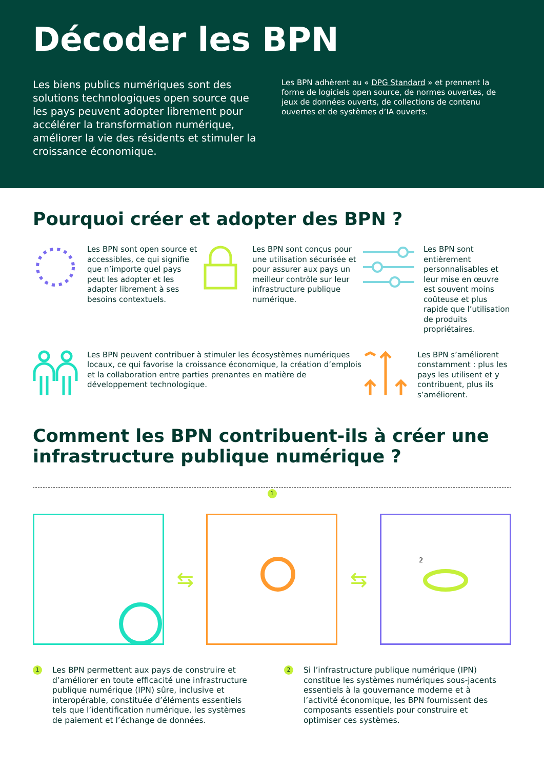Décoder les BPN
Les biens publics numériques sont des solutions technologiques open source que les pays peuvent adopter librement pour accélérer la transformation numérique, améliorer la vie des résidents et stimuler la croissance économique.
Les BPN adhèrent au « DPG Standard » et prennent la forme de logiciels open source, de normes ouvertes, de jeux de données ouverts, de collections de contenu ouvertes et de systèmes d’IA ouverts.
Pourquoi créer et adopter des BPN ?
Les BPN sont open source et accessibles, ce qui signifie que n’importe quel pays peut les adopter et les adapter librement à ses besoins contextuels.
Les BPN sont conçus pour une utilisation sécurisée et pour assurer aux pays un meilleur contrôle sur leur infrastructure publique numérique.
Les BPN sont entièrement personnalisables et leur mise en œuvre est souvent moins coûteuse et plus rapide que l’utilisation de produits propriétaires.
Les BPN peuvent contribuer à stimuler les écosystèmes numériques locaux, ce qui favorise la croissance économique, la création d’emplois et la collaboration entre parties prenantes en matière de développement technologique.
Les BPN s’améliorent constamment : plus les pays les utilisent et y contribuent, plus ils s’améliorent.
Comment les BPN contribuent-ils à créer une infrastructure publique numérique ?
1
⇆ ⇆
2
1 Les BPN permettent aux pays de construire et d’améliorer en toute efficacité une infrastructure publique numérique (IPN) sûre, inclusive et interopérable, constituée d’éléments essentiels tels que l’identification numérique, les systèmes de paiement et l’échange de données.
2 Si l’infrastructure publique numérique (IPN) constitue les systèmes numériques sous-jacents essentiels à la gouvernance moderne et à l’activité économique, les BPN fournissent des composants essentiels pour construire et optimiser ces systèmes.